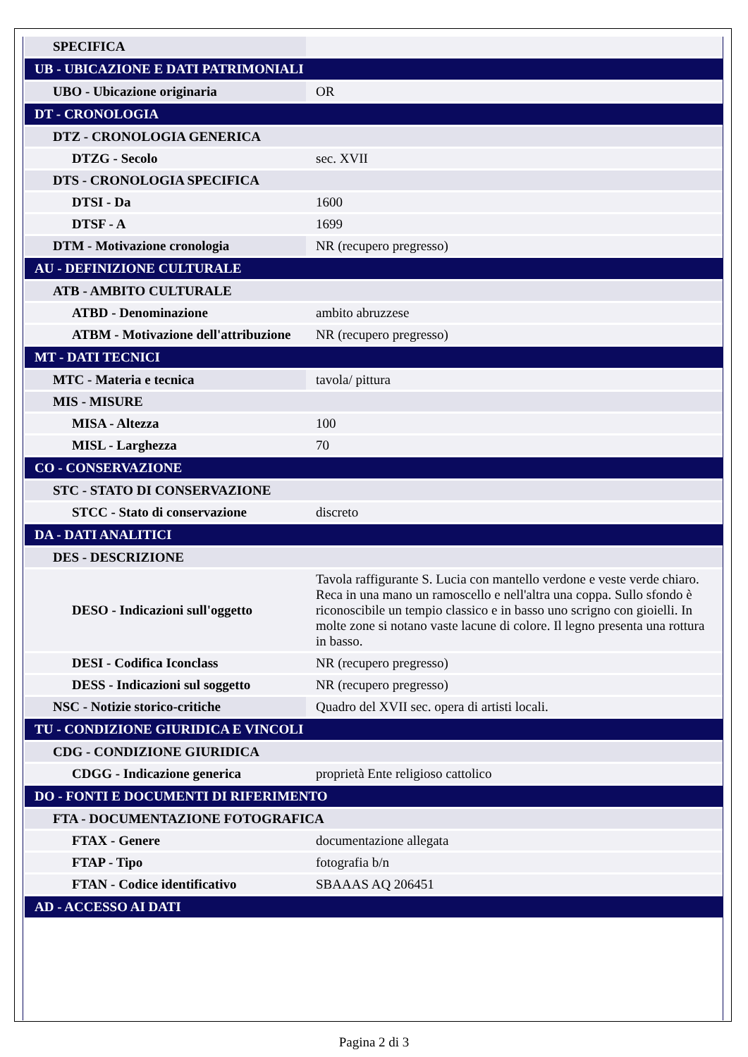| SPECIFICA | |
| UB - UBICAZIONE E DATI PATRIMONIALI | |
| UBO - Ubicazione originaria | OR |
| DT - CRONOLOGIA | |
| DTZ - CRONOLOGIA GENERICA | |
| DTZG - Secolo | sec. XVII |
| DTS - CRONOLOGIA SPECIFICA | |
| DTSI - Da | 1600 |
| DTSF - A | 1699 |
| DTM - Motivazione cronologia | NR (recupero pregresso) |
| AU - DEFINIZIONE CULTURALE | |
| ATB - AMBITO CULTURALE | |
| ATBD - Denominazione | ambito abruzzese |
| ATBM - Motivazione dell'attribuzione | NR (recupero pregresso) |
| MT - DATI TECNICI | |
| MTC - Materia e tecnica | tavola/ pittura |
| MIS - MISURE | |
| MISA - Altezza | 100 |
| MISL - Larghezza | 70 |
| CO - CONSERVAZIONE | |
| STC - STATO DI CONSERVAZIONE | |
| STCC - Stato di conservazione | discreto |
| DA - DATI ANALITICI | |
| DES - DESCRIZIONE | |
| DESO - Indicazioni sull'oggetto | Tavola raffigurante S. Lucia con mantello verdone e veste verde chiaro. Reca in una mano un ramoscello e nell'altra una coppa. Sullo sfondo è riconoscibile un tempio classico e in basso uno scrigno con gioielli. In molte zone si notano vaste lacune di colore. Il legno presenta una rottura in basso. |
| DESI - Codifica Iconclass | NR (recupero pregresso) |
| DESS - Indicazioni sul soggetto | NR (recupero pregresso) |
| NSC - Notizie storico-critiche | Quadro del XVII sec. opera di artisti locali. |
| TU - CONDIZIONE GIURIDICA E VINCOLI | |
| CDG - CONDIZIONE GIURIDICA | |
| CDGG - Indicazione generica | proprietà Ente religioso cattolico |
| DO - FONTI E DOCUMENTI DI RIFERIMENTO | |
| FTA - DOCUMENTAZIONE FOTOGRAFICA | |
| FTAX - Genere | documentazione allegata |
| FTAP - Tipo | fotografia b/n |
| FTAN - Codice identificativo | SBAAAS AQ 206451 |
| AD - ACCESSO AI DATI | |
Pagina 2 di 3